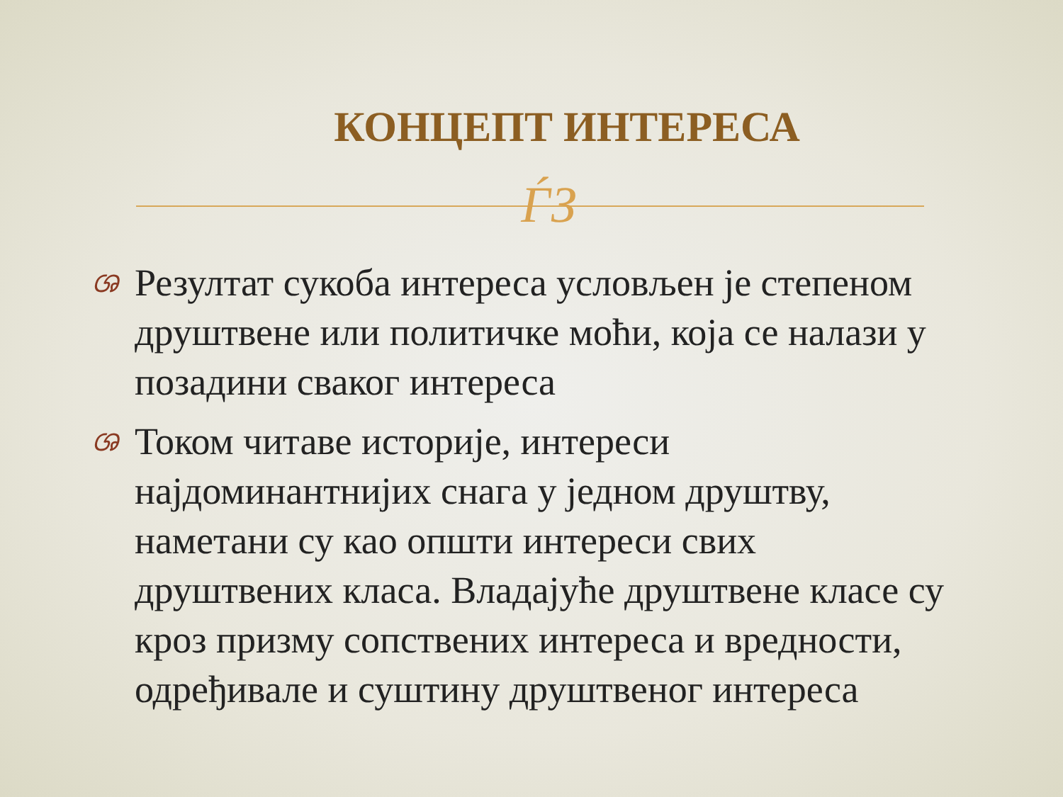КОНЦЕПТ ИНТЕРЕСА
ЃЗ
ශ Резултат сукоба интереса условљен је степеном друштвене или политичке моћи, која се налази у позадини сваког интереса
ශ Током читаве историје, интереси најдоминантнијих снага у једном друштву, наметани су као општи интереси свих друштвених класа. Владајуће друштвене класе су кроз призму сопствених интереса и вредности, одређивале и суштину друштвеног интереса